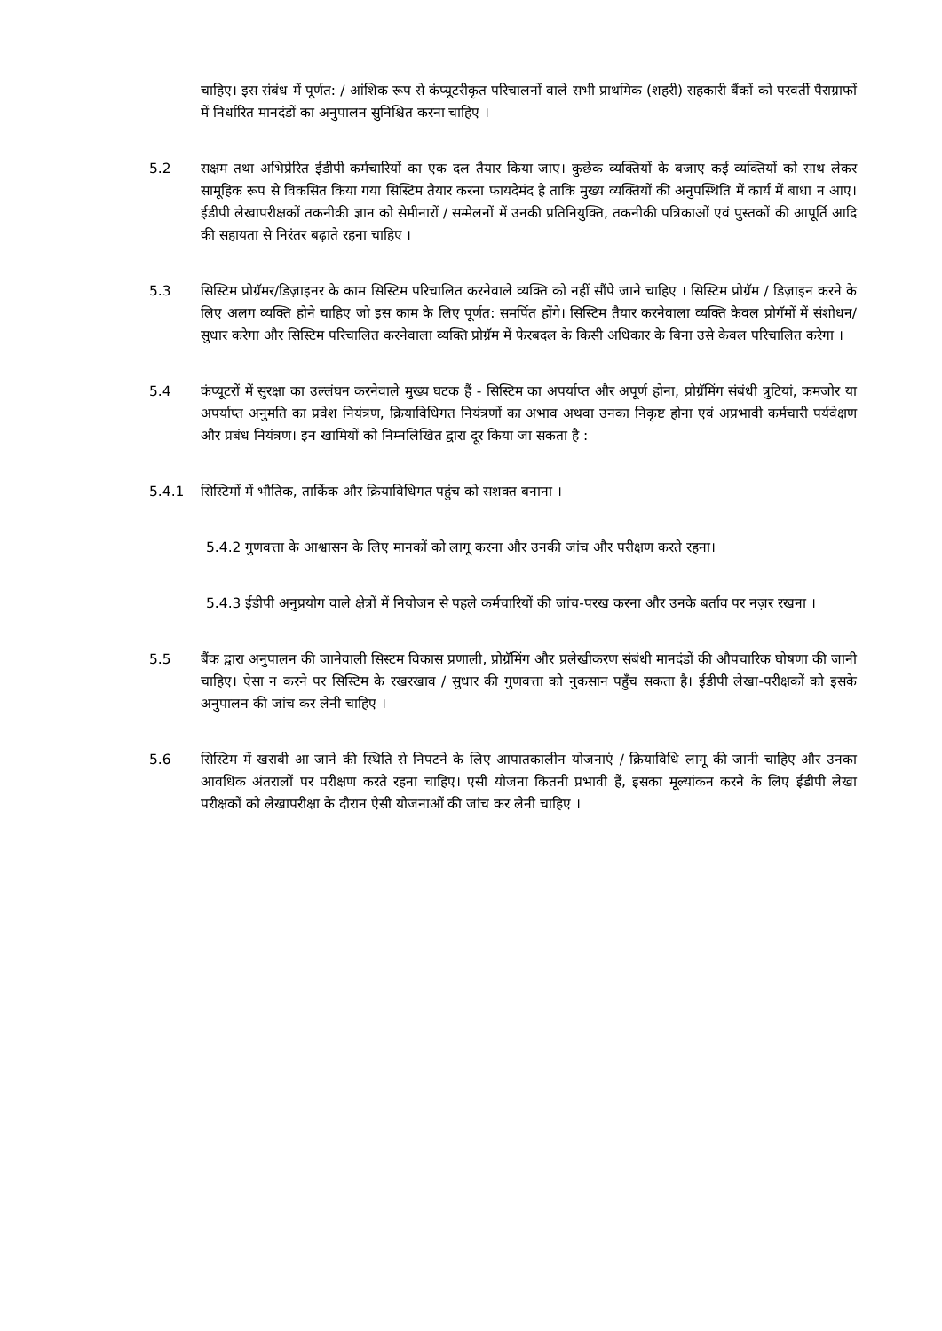चाहिए। इस संबंध में पूर्णत: / आंशिक रूप से कंप्यूटरीकृत परिचालनों वाले सभी प्राथमिक (शहरी) सहकारी बैंकों को परवर्ती पैराग्राफों में निर्धारित मानदंडों का अनुपालन सुनिश्चित करना चाहिए ।
5.2 सक्षम तथा अभिप्रेरित ईडीपी कर्मचारियों का एक दल तैयार किया जाए। कुछेक व्यक्तियों के बजाए कई व्यक्तियों को साथ लेकर सामूहिक रूप से विकसित किया गया सिस्टिम तैयार करना फायदेमंद है ताकि मुख्य व्यक्तियों की अनुपस्थिति में कार्य में बाधा न आए। ईडीपी लेखापरीक्षकों तकनीकी ज्ञान को सेमीनारों / सम्मेलनों में उनकी प्रतिनियुक्ति, तकनीकी पत्रिकाओं एवं पुस्तकों की आपूर्ति आदि की सहायता से निरंतर बढ़ाते रहना चाहिए ।
5.3 सिस्टिम प्रोग्रॅमर/डिज़ाइनर के काम सिस्टिम परिचालित करनेवाले व्यक्ति को नहीं सौंपे जाने चाहिए । सिस्टिम प्रोग्रॅम / डिज़ाइन करने के लिए अलग व्यक्ति होने चाहिए जो इस काम के लिए पूर्णत: समर्पित होंगे। सिस्टिम तैयार करनेवाला व्यक्ति केवल प्रोगॅमों में संशोधन/ सुधार करेगा और सिस्टिम परिचालित करनेवाला व्यक्ति प्रोग्रॅम में फेरबदल के किसी अधिकार के बिना उसे केवल परिचालित करेगा ।
5.4 कंप्यूटरों में सुरक्षा का उल्लंघन करनेवाले मुख्य घटक हैं - सिस्टिम का अपर्याप्त और अपूर्ण होना, प्रोग्रॅमिंग संबंधी त्रुटियां, कमजोर या अपर्याप्त अनुमति का प्रवेश नियंत्रण, क्रियाविधिगत नियंत्रणों का अभाव अथवा उनका निकृष्ट होना एवं अप्रभावी कर्मचारी पर्यवेक्षण और प्रबंध नियंत्रण। इन खामियों को निम्नलिखित द्वारा दूर किया जा सकता है :
5.4.1 सिस्टिमों में भौतिक, तार्किक और क्रियाविधिगत पहुंच को सशक्त बनाना ।
5.4.2
गुणवत्ता के आश्वासन के लिए मानकों को लागू करना और उनकी जांच और परीक्षण करते रहना।
5.4.3
ईडीपी अनुप्रयोग वाले क्षेत्रों में नियोजन से पहले कर्मचारियों की जांच-परख करना और उनके बर्ताव पर नज़र रखना ।
5.5 बैंक द्वारा अनुपालन की जानेवाली सिस्टम विकास प्रणाली, प्रोग्रॅमिंग और प्रलेखीकरण संबंधी मानदंडों की औपचारिक घोषणा की जानी चाहिए। ऐसा न करने पर सिस्टिम के रखरखाव / सुधार की गुणवत्ता को नुकसान पहुँच सकता है। ईडीपी लेखा-परीक्षकों को इसके अनुपालन की जांच कर लेनी चाहिए ।
5.6 सिस्टिम में खराबी आ जाने की स्थिति से निपटने के लिए आपातकालीन योजनाएं / क्रियाविधि लागू की जानी चाहिए और उनका आवधिक अंतरालों पर परीक्षण करते रहना चाहिए। एसी योजना कितनी प्रभावी हैं, इसका मूल्यांकन करने के लिए ईडीपी लेखा परीक्षकों को लेखापरीक्षा के दौरान ऐसी योजनाओं की जांच कर लेनी चाहिए ।